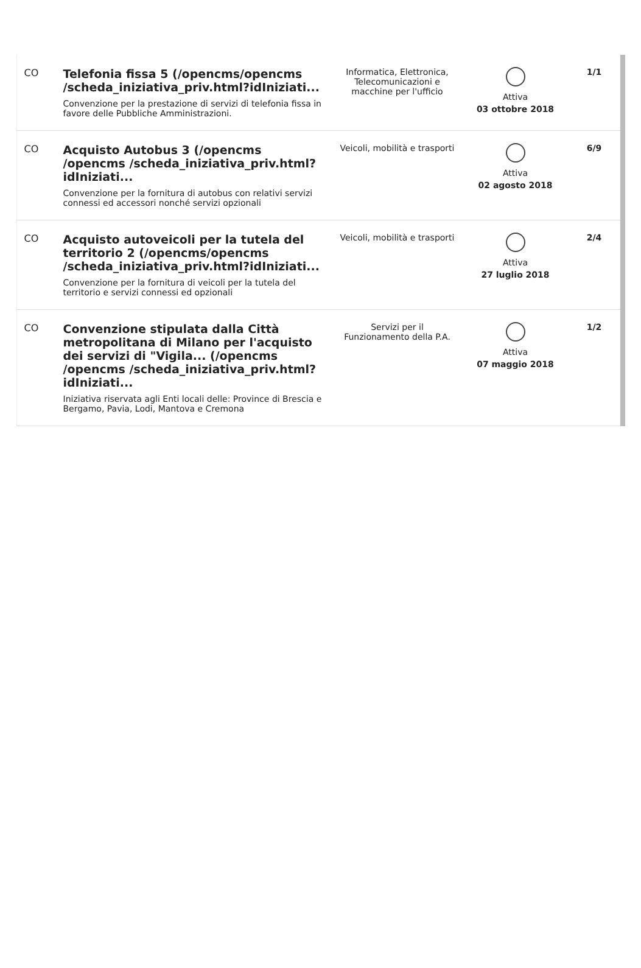| CO | Telefonia fissa 5 (/opencms/opencms /scheda_iniziativa_priv.html?idIniziati... Convenzione per la prestazione di servizi di telefonia fissa in favore delle Pubbliche Amministrazioni. | Informatica, Elettronica, Telecomunicazioni e macchine per l'ufficio | Attiva 03 ottobre 2018 | 1/1 |
| CO | Acquisto Autobus 3 (/opencms /opencms /scheda_iniziativa_priv.html?idIniziati... Convenzione per la fornitura di autobus con relativi servizi connessi ed accessori nonché servizi opzionali | Veicoli, mobilità e trasporti | Attiva 02 agosto 2018 | 6/9 |
| CO | Acquisto autoveicoli per la tutela del territorio 2 (/opencms/opencms /scheda_iniziativa_priv.html?idIniziati... Convenzione per la fornitura di veicoli per la tutela del territorio e servizi connessi ed opzionali | Veicoli, mobilità e trasporti | Attiva 27 luglio 2018 | 2/4 |
| CO | Convenzione stipulata dalla Città metropolitana di Milano per l'acquisto dei servizi di "Vigila... (/opencms /opencms /scheda_iniziativa_priv.html?idIniziati... Iniziativa riservata agli Enti locali delle: Province di Brescia e Bergamo, Pavia, Lodi, Mantova e Cremona | Servizi per il Funzionamento della P.A. | Attiva 07 maggio 2018 | 1/2 |